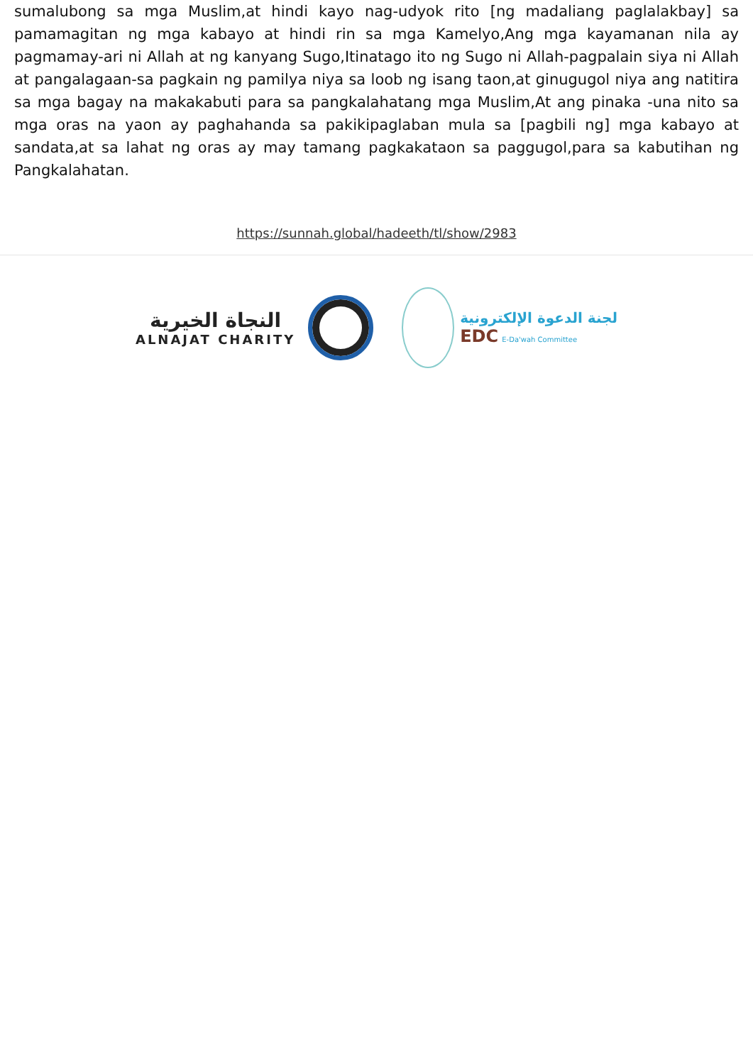sumalubong sa mga Muslim,at hindi kayo nag-udyok rito [ng madaliang paglalakbay] sa pamamagitan ng mga kabayo at hindi rin sa mga Kamelyo,Ang mga kayamanan nila ay pagmamay-ari ni Allah at ng kanyang Sugo,Itinatago ito ng Sugo ni Allah-pagpalain siya ni Allah at pangalagaan-sa pagkain ng pamilya niya sa loob ng isang taon,at ginugugol niya ang natitira sa mga bagay na makakabuti para sa pangkalahatang mga Muslim,At ang pinaka -una nito sa mga oras na yaon ay paghahanda sa pakikipaglaban mula sa [pagbili ng] mga kabayo at sandata,at sa lahat ng oras ay may tamang pagkakataon sa paggugol,para sa kabutihan ng Pangkalahatan.
https://sunnah.global/hadeeth/tl/show/2983
النجاة الخيرية
ALNAJAT CHARITY
لجنة الدعوة الإلكترونية
EDC E-Da'wah Committee